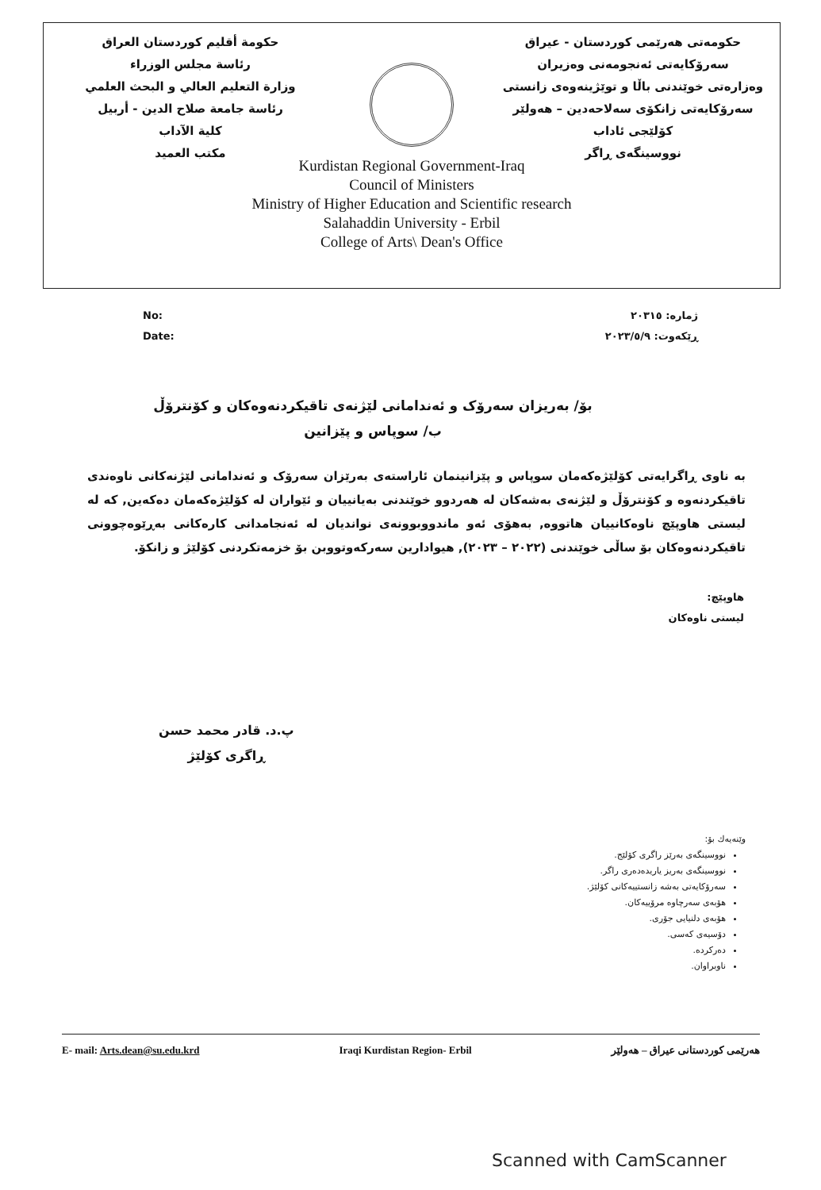حكومة أقليم كوردستان العراق
رئاسة مجلس الوزراء
وزارة التعليم العالي و البحث العلمي
رئاسة جامعة صلاح الدين - أربيل
كلية الآداب
مكتب العميد
حکومەتی هەرێمی کوردستان - عیراق
سەرۆکایەتی ئەنجومەنی وەزیران
وەزارەتی خوێندنی باڵا و توێژینەوەی زانستی
سەرۆکایەتی زانکۆی سەلاحەدین – هەولێر
کۆلێجی ئاداب
نووسینگەی ڕاگر
Kurdistan Regional Government-Iraq
Council of Ministers
Ministry of Higher Education and Scientific research
Salahaddin University - Erbil
College of Arts\ Dean's Office
No:
Date:
ژمارە: ٢٠٣١٥
ڕێکەوت: ٢٠٢٣/٥/٩
بۆ/ بەریزان سەرۆک و ئەندامانی لێژنەی تاقیکردنەوەکان و کۆنترۆڵ
ب/ سوپاس و پێزانین
بە ناوی ڕاگرایەتی کۆلێژەکەمان سوپاس و پێزانینمان ئاراستەی بەرێزان سەرۆک و ئەندامانی لێژنەکانی ناوەندی تاقیکردنەوە و کۆنترۆڵ و لێژنەی بەشەکان لە هەردوو خوێندنی بەیانییان و ئێواران لە کۆلێژەکەمان دەکەین, کە لە لیستی هاوپێچ ناوەکانییان هاتووە, بەهۆی ئەو ماندووبوونەی نواندیان لە ئەنجامدانی کارەکانی بەڕێوەچوونی تاقیکردنەوەکان بۆ ساڵی خوێندنی (٢٠٢٢ – ٢٠٢٣), هیوادارین سەرکەوتووبن بۆ خزمەتکردنی کۆلێژ و زانکۆ.
هاوپێچ:
لیستی ناوەکان
پ.د. قادر محمد حسن
ڕاگری کۆلێژ
وێنەیەك بۆ:
نووسینگەی بەرێز راگری کۆلێج.
نووسینگەی بەریز یاریدەدەری راگر.
سەرۆکایەتی بەشە زانستییەکانی کۆلێژ.
هۆبەی سەرچاوە مرۆییەکان.
هۆبەی دلنیایی جۆری.
دۆسیەی کەسی.
دەرکردە.
ناوبراوان.
E- mail: Arts.dean@su.edu.krd Iraqi Kurdistan Region- Erbil هەرێمی کوردستانی عیراق – هەولێر
Scanned with CamScanner